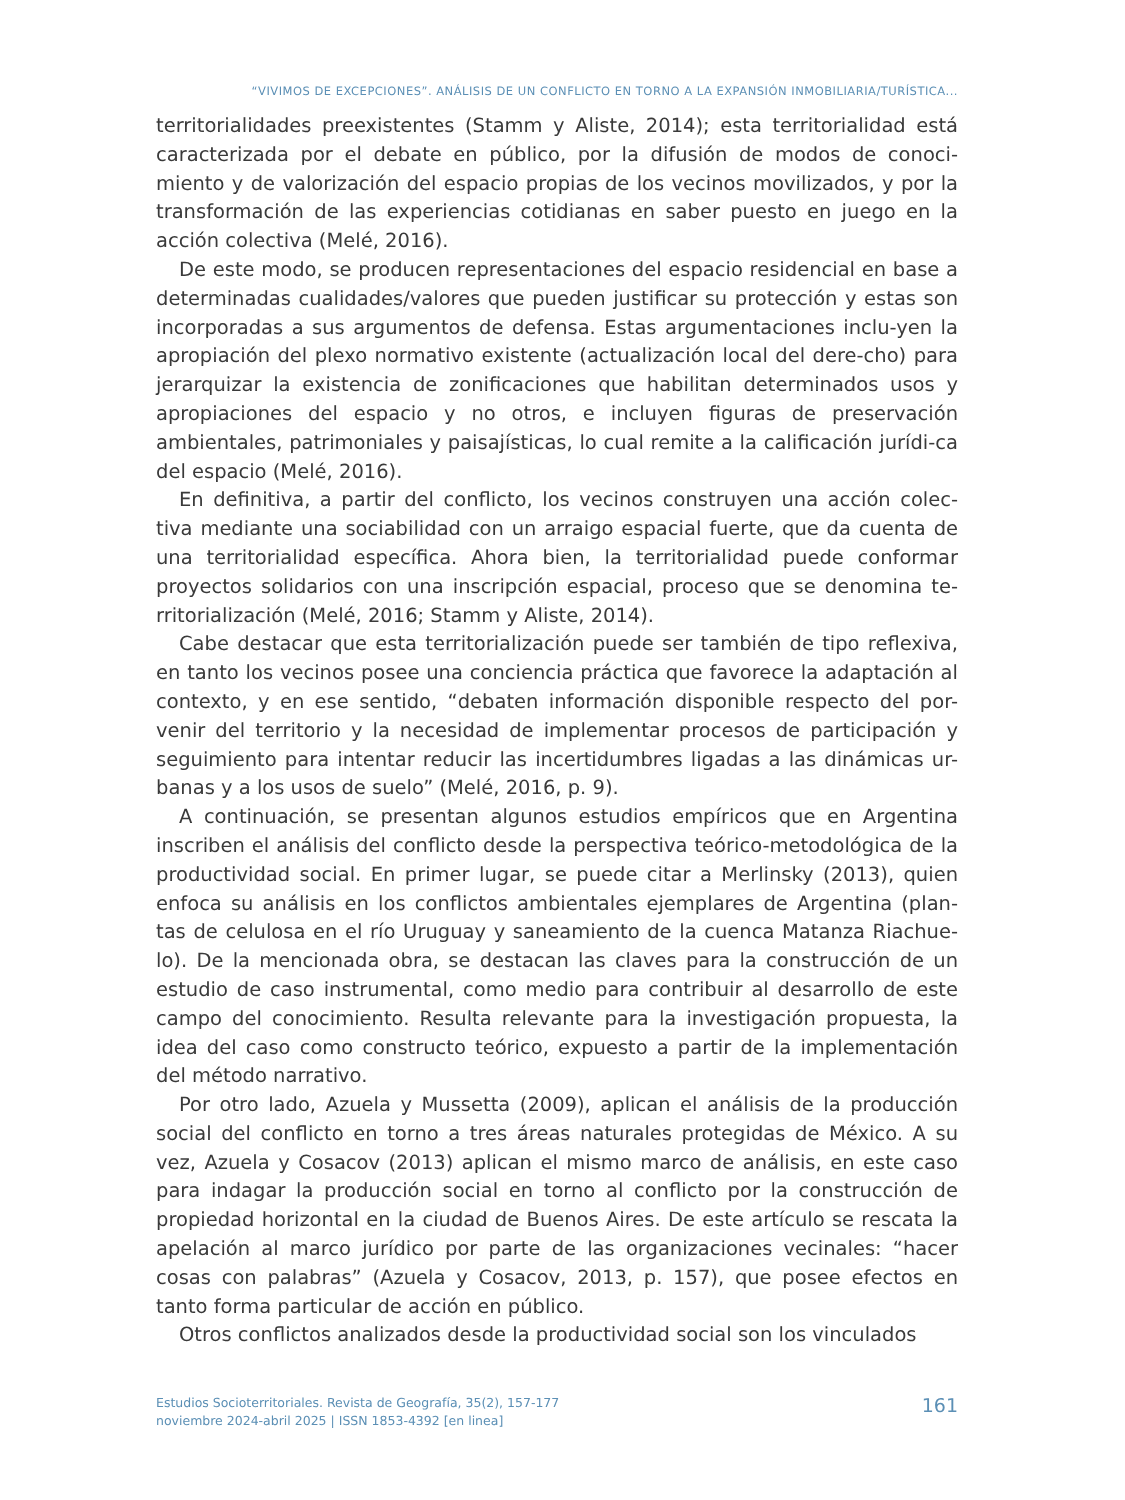“VIVIMOS DE EXCEPCIONES”. ANÁLISIS DE UN CONFLICTO EN TORNO A LA EXPANSIÓN INMOBILIARIA/TURÍSTICA...
territorialidades preexistentes (Stamm y Aliste, 2014); esta territorialidad está caracterizada por el debate en público, por la difusión de modos de conoci-miento y de valorización del espacio propias de los vecinos movilizados, y por la transformación de las experiencias cotidianas en saber puesto en juego en la acción colectiva (Melé, 2016).
De este modo, se producen representaciones del espacio residencial en base a determinadas cualidades/valores que pueden justificar su protección y estas son incorporadas a sus argumentos de defensa. Estas argumentaciones inclu-yen la apropiación del plexo normativo existente (actualización local del dere-cho) para jerarquizar la existencia de zonificaciones que habilitan determinados usos y apropiaciones del espacio y no otros, e incluyen figuras de preservación ambientales, patrimoniales y paisajísticas, lo cual remite a la calificación jurídi-ca del espacio (Melé, 2016).
En definitiva, a partir del conflicto, los vecinos construyen una acción colec-tiva mediante una sociabilidad con un arraigo espacial fuerte, que da cuenta de una territorialidad específica. Ahora bien, la territorialidad puede conformar proyectos solidarios con una inscripción espacial, proceso que se denomina te-rritorialización (Melé, 2016; Stamm y Aliste, 2014).
Cabe destacar que esta territorialización puede ser también de tipo reflexiva, en tanto los vecinos posee una conciencia práctica que favorece la adaptación al contexto, y en ese sentido, “debaten información disponible respecto del por-venir del territorio y la necesidad de implementar procesos de participación y seguimiento para intentar reducir las incertidumbres ligadas a las dinámicas ur-banas y a los usos de suelo” (Melé, 2016, p. 9).
A continuación, se presentan algunos estudios empíricos que en Argentina inscriben el análisis del conflicto desde la perspectiva teórico-metodológica de la productividad social. En primer lugar, se puede citar a Merlinsky (2013), quien enfoca su análisis en los conflictos ambientales ejemplares de Argentina (plan-tas de celulosa en el río Uruguay y saneamiento de la cuenca Matanza Riachue-lo). De la mencionada obra, se destacan las claves para la construcción de un estudio de caso instrumental, como medio para contribuir al desarrollo de este campo del conocimiento. Resulta relevante para la investigación propuesta, la idea del caso como constructo teórico, expuesto a partir de la implementación del método narrativo.
Por otro lado, Azuela y Mussetta (2009), aplican el análisis de la producción social del conflicto en torno a tres áreas naturales protegidas de México. A su vez, Azuela y Cosacov (2013) aplican el mismo marco de análisis, en este caso para indagar la producción social en torno al conflicto por la construcción de propiedad horizontal en la ciudad de Buenos Aires. De este artículo se rescata la apelación al marco jurídico por parte de las organizaciones vecinales: “hacer cosas con palabras” (Azuela y Cosacov, 2013, p. 157), que posee efectos en tanto forma particular de acción en público.
Otros conflictos analizados desde la productividad social son los vinculados
Estudios Socioterritoriales. Revista de Geografía, 35(2), 157-177
noviembre 2024-abril 2025 | ISSN 1853-4392 [en linea]
161